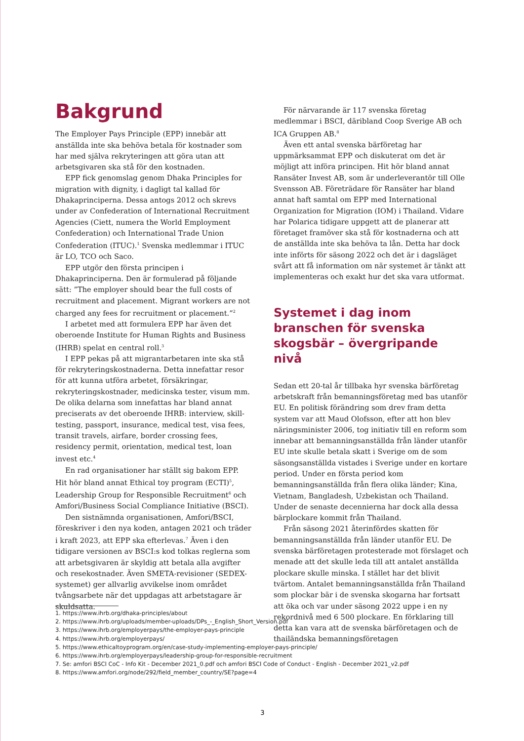Bakgrund
The Employer Pays Principle (EPP) innebär att anställda inte ska behöva betala för kostnader som har med själva rekryteringen att göra utan att arbetsgivaren ska stå för den kostnaden.
EPP fick genomslag genom Dhaka Principles for migration with dignity, i dagligt tal kallad för Dhakaprinciperna. Dessa antogs 2012 och skrevs under av Confederation of International Recruitment Agencies (Ciett, numera the World Employment Confederation) och International Trade Union Confederation (ITUC).<sup>1</sup> Svenska medlemmar i ITUC är LO, TCO och Saco.
EPP utgör den första principen i Dhakaprinciperna. Den är formulerad på följande sätt: ”The employer should bear the full costs of recruitment and placement. Migrant workers are not charged any fees for recruitment or placement.”<sup>2</sup>
I arbetet med att formulera EPP har även det oberoende Institute for Human Rights and Business (IHRB) spelat en central roll.<sup>3</sup>
I EPP pekas på att migrantarbetaren inte ska stå för rekryteringskostnaderna. Detta innefattar resor för att kunna utföra arbetet, försäkringar, rekryteringskostnader, medicinska tester, visum mm. De olika delarna som innefattas har bland annat preciserats av det oberoende IHRB: interview, skill-testing, passport, insurance, medical test, visa fees, transit travels, airfare, border crossing fees, residency permit, orientation, medical test, loan invest etc.<sup>4</sup>
En rad organisationer har ställt sig bakom EPP. Hit hör bland annat Ethical toy program (ECTI)<sup>5</sup>, Leadership Group for Responsible Recruitment<sup>6</sup> och Amfori/Business Social Compliance Initiative (BSCI).
Den sistnämnda organisationen, Amfori/BSCI, föreskriver i den nya koden, antagen 2021 och träder i kraft 2023, att EPP ska efterlevas.<sup>7</sup> Även i den tidigare versionen av BSCI:s kod tolkas reglerna som att arbetsgivaren är skyldig att betala alla avgifter och resekostnader. Även SMETA-revisioner (SEDEX-systemet) ger allvarlig avvikelse inom området tvångsarbete när det uppdagas att arbetstagare är skuldsatta.
För närvarande är 117 svenska företag medlemmar i BSCI, däribland Coop Sverige AB och ICA Gruppen AB.<sup>8</sup>
Även ett antal svenska bärföretag har uppmärksammat EPP och diskuterat om det är möjligt att införa principen. Hit hör bland annat Ransäter Invest AB, som är underleverantör till Olle Svensson AB. Företrädare för Ransäter har bland annat haft samtal om EPP med International Organization for Migration (IOM) i Thailand. Vidare har Polarica tidigare uppgett att de planerar att företaget framöver ska stå för kostnaderna och att de anställda inte ska behöva ta lån. Detta har dock inte införts för säsong 2022 och det är i dagsläget svårt att få information om när systemet är tänkt att implementeras och exakt hur det ska vara utformat.
Systemet i dag inom branschen för svenska skogsbär – övergripande nivå
Sedan ett 20-tal år tillbaka hyr svenska bärföretag arbetskraft från bemanningsföretag med bas utanför EU. En politisk förändring som drev fram detta system var att Maud Olofsson, efter att hon blev näringsminister 2006, tog initiativ till en reform som innebar att bemanningsanställda från länder utanför EU inte skulle betala skatt i Sverige om de som säsongsanställda vistades i Sverige under en kortare period. Under en första period kom bemanningsanställda från flera olika länder; Kina, Vietnam, Bangladesh, Uzbekistan och Thailand. Under de senaste decennierna har dock alla dessa bärplockare kommit från Thailand.
Från säsong 2021 återinfördes skatten för bemanningsanställda från länder utanför EU. De svenska bärföretagen protesterade mot förslaget och menade att det skulle leda till att antalet anställda plockare skulle minska. I stället har det blivit tvärtom. Antalet bemanningsanställda från Thailand som plockar bär i de svenska skogarna har fortsatt att öka och var under säsong 2022 uppe i en ny rekordnivå med 6 500 plockare. En förklaring till detta kan vara att de svenska bärföretagen och de thailändska bemanningsföretagen
1. https://www.ihrb.org/dhaka-principles/about
2. https://www.ihrb.org/uploads/member-uploads/DPs_-_English_Short_Version.pdf
3. https://www.ihrb.org/employerpays/the-employer-pays-principle
4. https://www.ihrb.org/employerpays/
5. https://www.ethicaltoyprogram.org/en/case-study-implementing-employer-pays-principle/
6. https://www.ihrb.org/employerpays/leadership-group-for-responsible-recruitment
7. Se: amfori BSCI CoC - Info Kit - December 2021_0.pdf och amfori BSCI Code of Conduct - English - December 2021_v2.pdf
8. https://www.amfori.org/node/292/field_member_country/SE?page=4
3